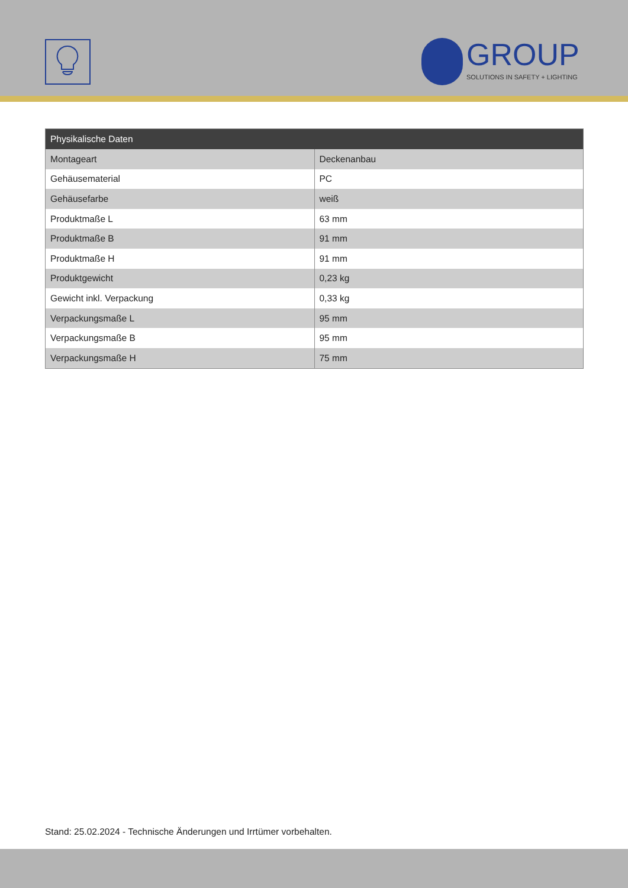GROUP SOLUTIONS IN SAFETY + LIGHTING
| Physikalische Daten | |
| --- | --- |
| Montageart | Deckenanbau |
| Gehäusematerial | PC |
| Gehäusefarbe | weiß |
| Produktmaße L | 63 mm |
| Produktmaße B | 91 mm |
| Produktmaße H | 91 mm |
| Produktgewicht | 0,23 kg |
| Gewicht inkl. Verpackung | 0,33 kg |
| Verpackungsmaße L | 95 mm |
| Verpackungsmaße B | 95 mm |
| Verpackungsmaße H | 75 mm |
Stand: 25.02.2024 - Technische Änderungen und Irrtümer vorbehalten.